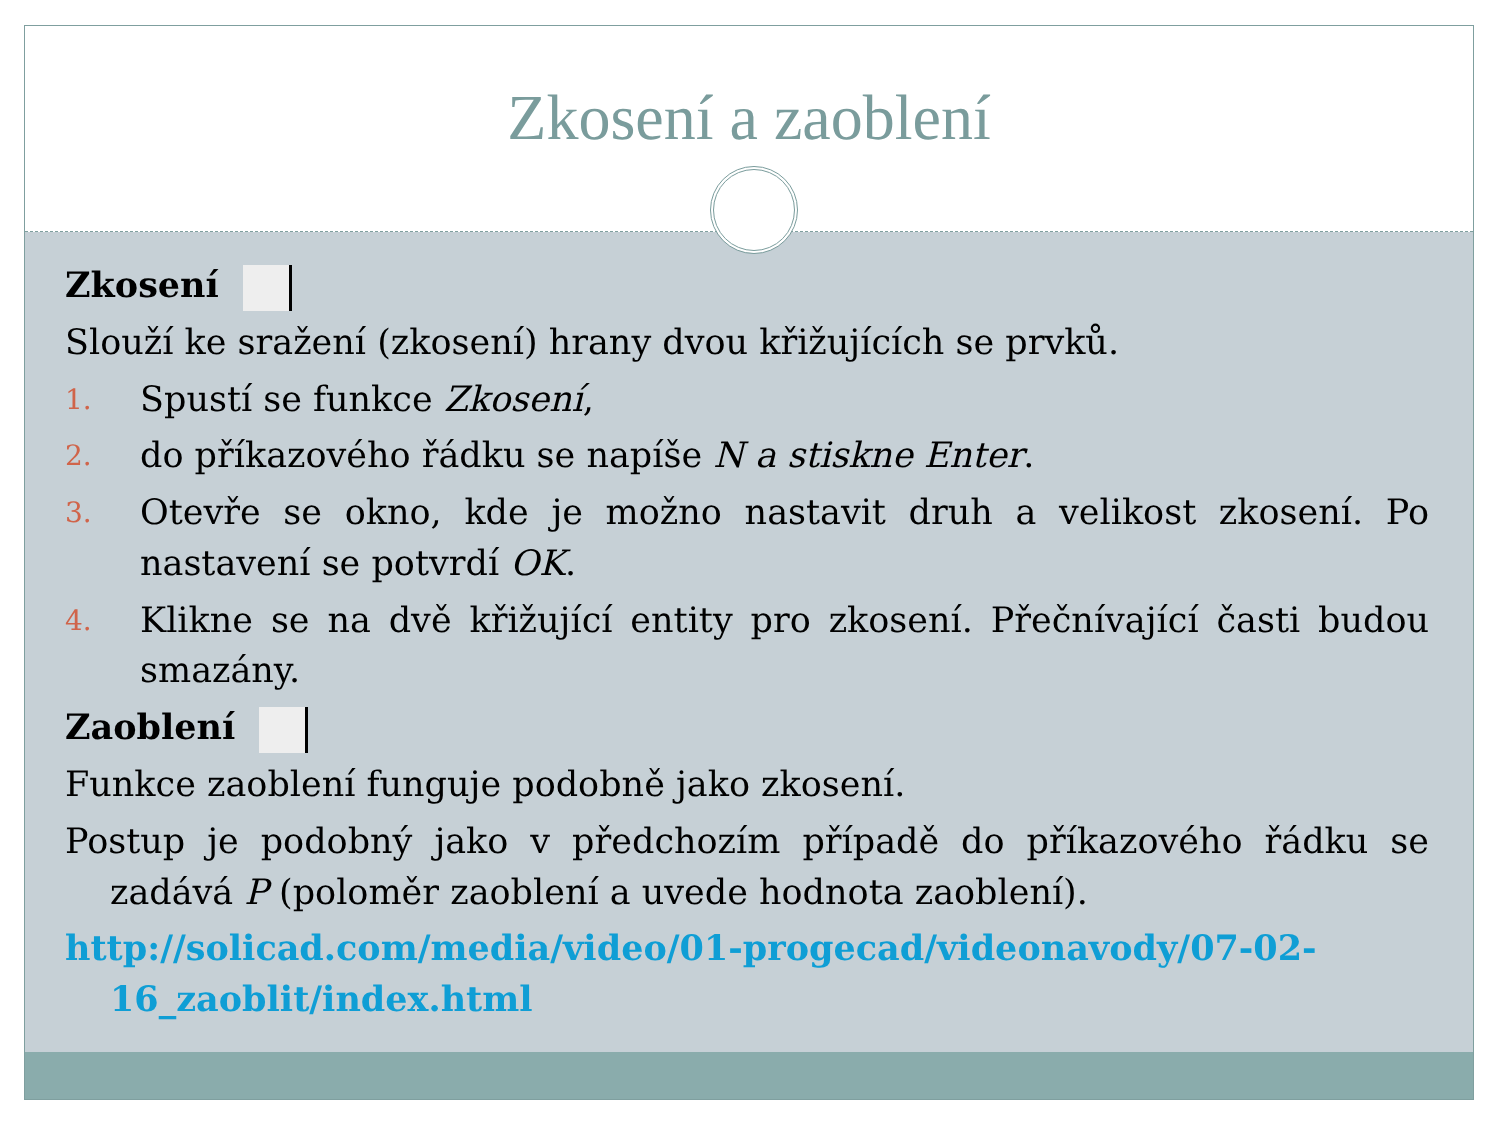Zkosení a zaoblení
Zkosení
Slouží ke sražení (zkosení) hrany dvou křižujících se prvků.
1. Spustí se funkce Zkosení,
2. do příkazového řádku se napíše N a stiskne Enter.
3. Otevře se okno, kde je možno nastavit druh a velikost zkosení. Po nastavení se potvrdí OK.
4. Klikne se na dvě křižující entity pro zkosení. Přečnívající časti budou smazány.
Zaoblení
Funkce zaoblení funguje podobně jako zkosení.
Postup je podobný jako v předchozím případě do příkazového řádku se zadává P (poloměr zaoblení a uvede hodnota zaoblení).
http://solicad.com/media/video/01-progecad/videonavody/07-02-16_zaoblit/index.html